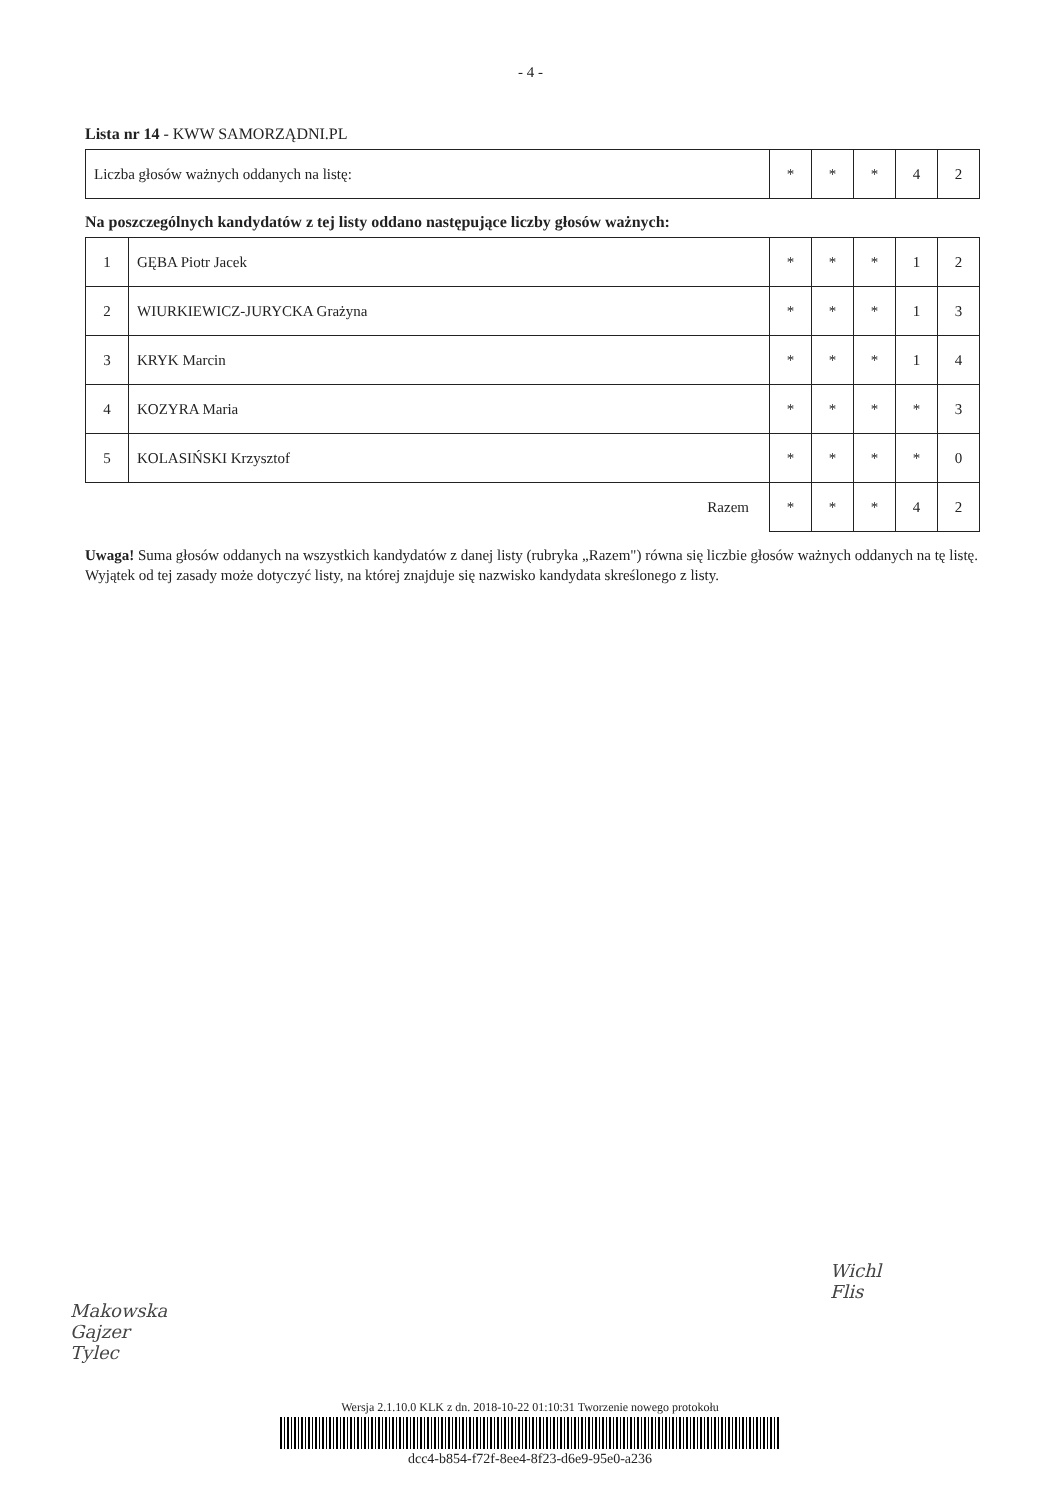- 4 -
Lista nr 14 - KWW SAMORZĄDNI.PL
| Liczba głosów ważnych oddanych na listę: | * | * | * | 4 | 2 |
Na poszczególnych kandydatów z tej listy oddano następujące liczby głosów ważnych:
| 1 | GĘBA Piotr Jacek | * | * | * | 1 | 2 |
| 2 | WIURKIEWICZ-JURYCKA Grażyna | * | * | * | 1 | 3 |
| 3 | KRYK Marcin | * | * | * | 1 | 4 |
| 4 | KOZYRA Maria | * | * | * | * | 3 |
| 5 | KOLASIŃSKI Krzysztof | * | * | * | * | 0 |
| Razem | | * | * | * | 4 | 2 |
Uwaga! Suma głosów oddanych na wszystkich kandydatów z danej listy (rubryka „Razem") równa się liczbie głosów ważnych oddanych na tę listę. Wyjątek od tej zasady może dotyczyć listy, na której znajduje się nazwisko kandydata skreślonego z listy.
Makowska
Gajzer
Tylec
Wichl
Flis
Wersja 2.1.10.0 KLK z dn. 2018-10-22 01:10:31 Tworzenie nowego protokołu
dcc4-b854-f72f-8ee4-8f23-d6e9-95e0-a236